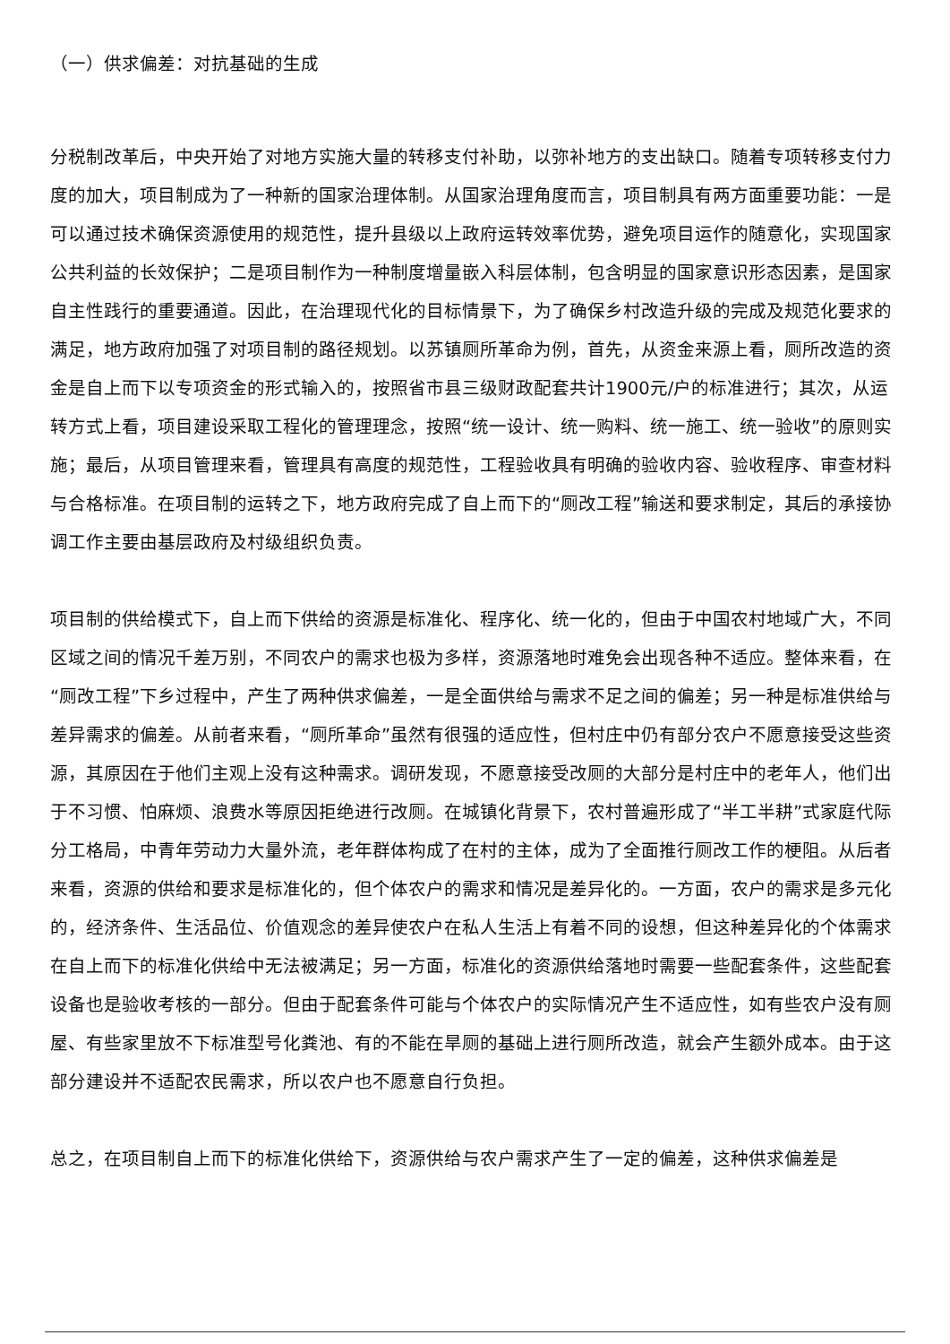（一）供求偏差：对抗基础的生成
分税制改革后，中央开始了对地方实施大量的转移支付补助，以弥补地方的支出缺口。随着专项转移支付力度的加大，项目制成为了一种新的国家治理体制。从国家治理角度而言，项目制具有两方面重要功能：一是可以通过技术确保资源使用的规范性，提升县级以上政府运转效率优势，避免项目运作的随意化，实现国家公共利益的长效保护；二是项目制作为一种制度增量嵌入科层体制，包含明显的国家意识形态因素，是国家自主性践行的重要通道。因此，在治理现代化的目标情景下，为了确保乡村改造升级的完成及规范化要求的满足，地方政府加强了对项目制的路径规划。以苏镇厕所革命为例，首先，从资金来源上看，厕所改造的资金是自上而下以专项资金的形式输入的，按照省市县三级财政配套共计1900元/户的标准进行；其次，从运转方式上看，项目建设采取工程化的管理理念，按照“统一设计、统一购料、统一施工、统一验收”的原则实施；最后，从项目管理来看，管理具有高度的规范性，工程验收具有明确的验收内容、验收程序、审查材料与合格标准。在项目制的运转之下，地方政府完成了自上而下的“厕改工程”输送和要求制定，其后的承接协调工作主要由基层政府及村级组织负责。
项目制的供给模式下，自上而下供给的资源是标准化、程序化、统一化的，但由于中国农村地域广大，不同区域之间的情况千差万别，不同农户的需求也极为多样，资源落地时难免会出现各种不适应。整体来看，在“厕改工程”下乡过程中，产生了两种供求偏差，一是全面供给与需求不足之间的偏差；另一种是标准供给与差异需求的偏差。从前者来看，“厕所革命”虽然有很强的适应性，但村庄中仍有部分农户不愿意接受这些资源，其原因在于他们主观上没有这种需求。调研发现，不愿意接受改厕的大部分是村庄中的老年人，他们出于不习惯、怕麻烦、浪费水等原因拒绝进行改厕。在城镇化背景下，农村普遍形成了“半工半耕”式家庭代际分工格局，中青年劳动力大量外流，老年群体构成了在村的主体，成为了全面推行厕改工作的梗阻。从后者来看，资源的供给和要求是标准化的，但个体农户的需求和情况是差异化的。一方面，农户的需求是多元化的，经济条件、生活品位、价值观念的差异使农户在私人生活上有着不同的设想，但这种差异化的个体需求在自上而下的标准化供给中无法被满足；另一方面，标准化的资源供给落地时需要一些配套条件，这些配套设备也是验收考核的一部分。但由于配套条件可能与个体农户的实际情况产生不适应性，如有些农户没有厕屋、有些家里放不下标准型号化粪池、有的不能在旱厕的基础上进行厕所改造，就会产生额外成本。由于这部分建设并不适配农民需求，所以农户也不愿意自行负担。
总之，在项目制自上而下的标准化供给下，资源供给与农户需求产生了一定的偏差，这种供求偏差是